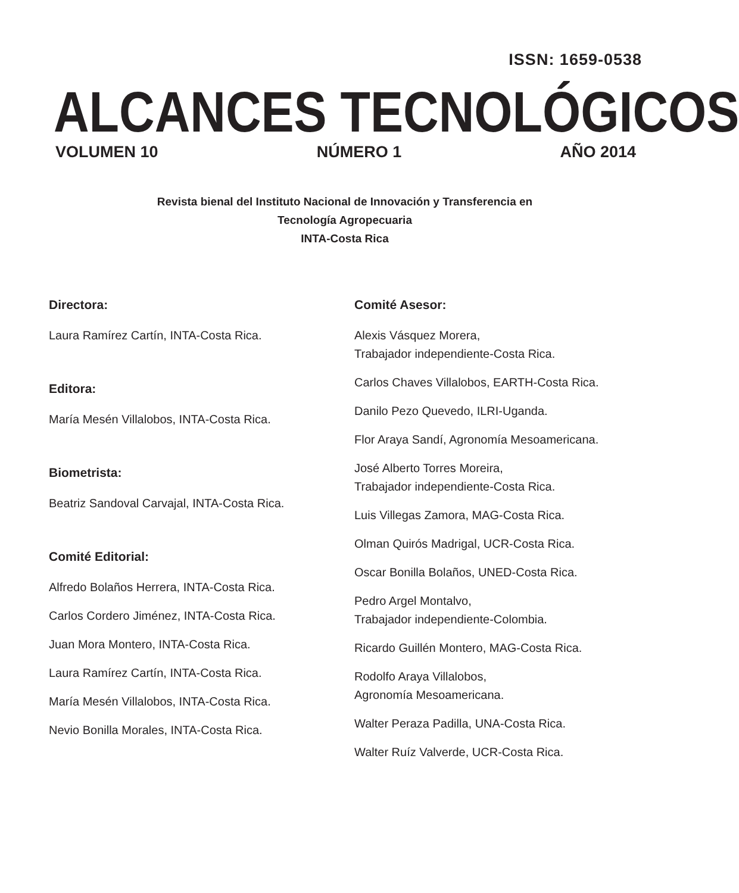ISSN: 1659-0538
ALCANCES TECNOLÓGICOS
VOLUMEN 10 NÚMERO 1 AÑO 2014
Revista bienal del Instituto Nacional de Innovación y Transferencia en
Tecnología Agropecuaria
INTA-Costa Rica
Directora:
Laura Ramírez Cartín, INTA-Costa Rica.
Editora:
María Mesén Villalobos, INTA-Costa Rica.
Biometrista:
Beatriz Sandoval Carvajal, INTA-Costa Rica.
Comité Editorial:
Alfredo Bolaños Herrera, INTA-Costa Rica.
Carlos Cordero Jiménez, INTA-Costa Rica.
Juan Mora Montero, INTA-Costa Rica.
Laura Ramírez Cartín, INTA-Costa Rica.
María Mesén Villalobos, INTA-Costa Rica.
Nevio Bonilla Morales, INTA-Costa Rica.
Comité Asesor:
Alexis Vásquez Morera,
Trabajador independiente-Costa Rica.
Carlos Chaves Villalobos, EARTH-Costa Rica.
Danilo Pezo Quevedo, ILRI-Uganda.
Flor Araya Sandí, Agronomía Mesoamericana.
José Alberto Torres Moreira,
Trabajador independiente-Costa Rica.
Luis Villegas Zamora, MAG-Costa Rica.
Olman Quirós Madrigal, UCR-Costa Rica.
Oscar Bonilla Bolaños, UNED-Costa Rica.
Pedro Argel Montalvo,
Trabajador independiente-Colombia.
Ricardo Guillén Montero, MAG-Costa Rica.
Rodolfo Araya Villalobos,
Agronomía Mesoamericana.
Walter Peraza Padilla, UNA-Costa Rica.
Walter Ruíz Valverde, UCR-Costa Rica.